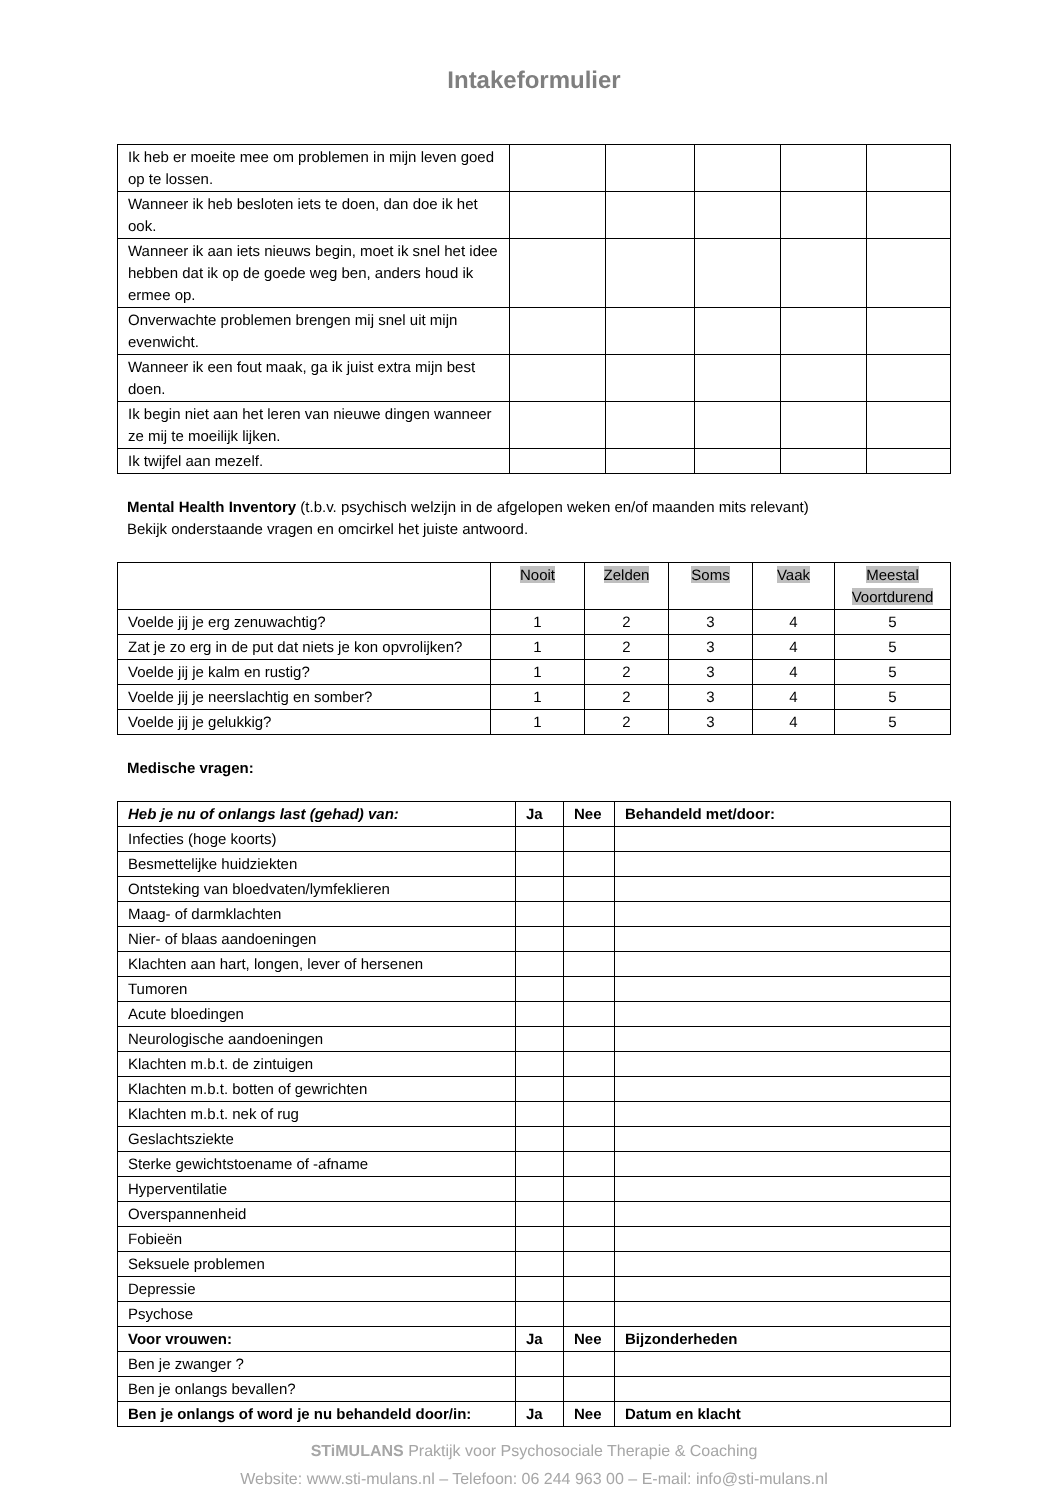Intakeformulier
| Ik heb er moeite mee om problemen in mijn leven goed op te lossen. | | | | | |
| Wanneer ik heb besloten iets te doen, dan doe ik het ook. | | | | | |
| Wanneer ik aan iets nieuws begin, moet ik snel het idee hebben dat ik op de goede weg ben, anders houd ik ermee op. | | | | | |
| Onverwachte problemen brengen mij snel uit mijn evenwicht. | | | | | |
| Wanneer ik een fout maak, ga ik juist extra mijn best doen. | | | | | |
| Ik begin niet aan het leren van nieuwe dingen wanneer ze mij te moeilijk lijken. | | | | | |
| Ik twijfel aan mezelf. | | | | | |
Mental Health Inventory (t.b.v. psychisch welzijn in de afgelopen weken en/of maanden mits relevant)
Bekijk onderstaande vragen en omcirkel het juiste antwoord.
| | Nooit | Zelden | Soms | Vaak | Meestal Voortdurend |
| --- | --- | --- | --- | --- | --- |
| Voelde jij je erg zenuwachtig? | 1 | 2 | 3 | 4 | 5 |
| Zat je zo erg in de put dat niets je kon opvrolijken? | 1 | 2 | 3 | 4 | 5 |
| Voelde jij je kalm en rustig? | 1 | 2 | 3 | 4 | 5 |
| Voelde jij je neerslachtig en somber? | 1 | 2 | 3 | 4 | 5 |
| Voelde jij je gelukkig? | 1 | 2 | 3 | 4 | 5 |
Medische vragen:
| Heb je nu of onlangs last (gehad) van: | Ja | Nee | Behandeld met/door: |
| --- | --- | --- | --- |
| Infecties (hoge koorts) | | | |
| Besmettelijke huidziekten | | | |
| Ontsteking van bloedvaten/lymfeklieren | | | |
| Maag- of darmklachten | | | |
| Nier- of blaas aandoeningen | | | |
| Klachten aan hart, longen, lever of hersenen | | | |
| Tumoren | | | |
| Acute bloedingen | | | |
| Neurologische aandoeningen | | | |
| Klachten m.b.t. de zintuigen | | | |
| Klachten m.b.t. botten of gewrichten | | | |
| Klachten m.b.t. nek of rug | | | |
| Geslachtsziekte | | | |
| Sterke gewichtstoename of -afname | | | |
| Hyperventilatie | | | |
| Overspannenheid | | | |
| Fobieën | | | |
| Seksuele problemen | | | |
| Depressie | | | |
| Psychose | | | |
| Voor vrouwen: | Ja | Nee | Bijzonderheden |
| Ben je zwanger ? | | | |
| Ben je onlangs bevallen? | | | |
| Ben je onlangs of word je nu behandeld door/in: | Ja | Nee | Datum en klacht |
STiMULANS Praktijk voor Psychosociale Therapie & Coaching
Website: www.sti-mulans.nl – Telefoon: 06 244 963 00 – E-mail: info@sti-mulans.nl